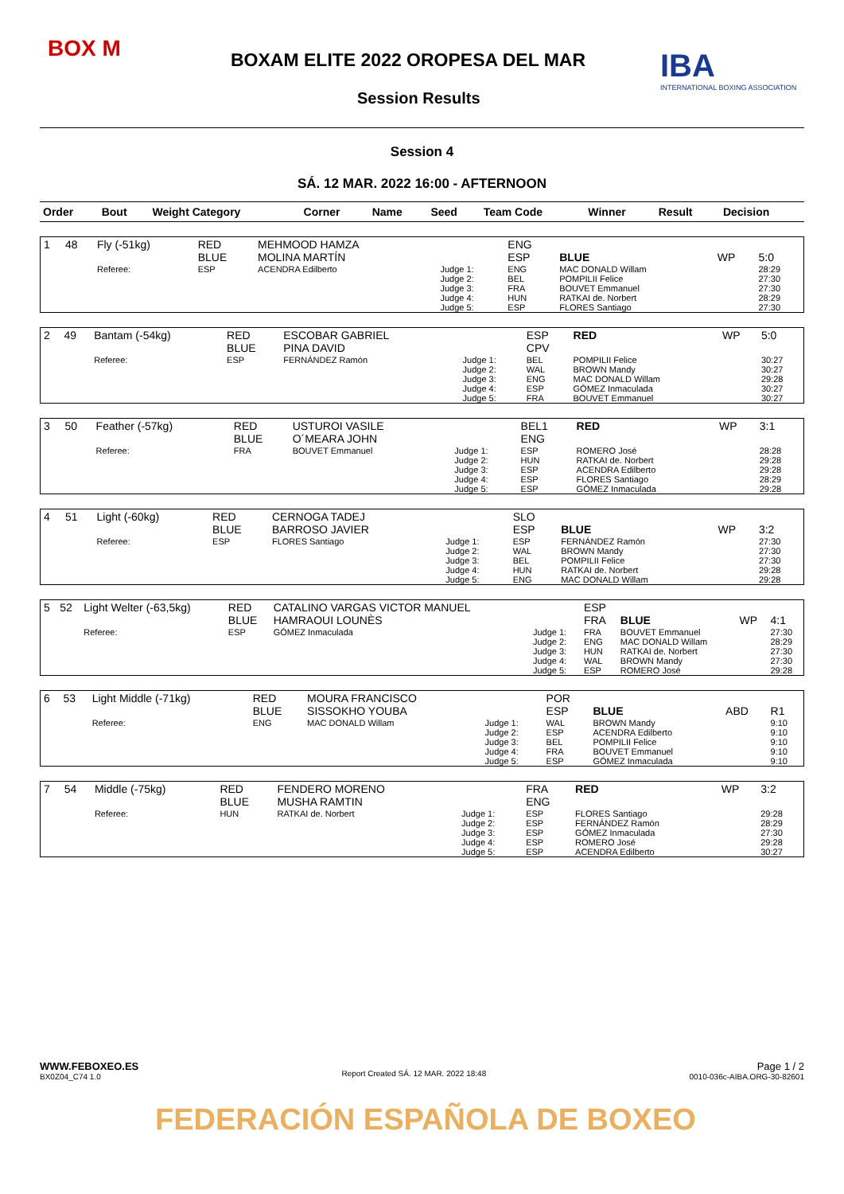BOX M
BOXAM ELITE 2022 OROPESA DEL MAR
Session Results
IBA
INTERNATIONAL BOXING ASSOCIATION
Session 4
SÁ. 12 MAR. 2022 16:00 - AFTERNOON
| Order | Bout | Weight Category | Corner | Name | Seed | Team Code | Winner | Result | Decision |
| --- | --- | --- | --- | --- | --- | --- | --- | --- | --- |
| 1 | 48 | Fly (-51kg) | RED BLUE | MEHMOOD HAMZA MOLINA MARTÍN | | ENG ESP | BLUE | WP | 5:0 |
| | | Referee: | ESP | ACENDRA Edilberto | Judge 1: Judge 2: Judge 3: Judge 4: Judge 5: | ENG BEL FRA HUN ESP | MAC DONALD Willam POMPILII Felice BOUVET Emmanuel RATKAI de. Norbert FLORES Santiago | | 28:29 27:30 27:30 28:29 27:30 |
| 2 | 49 | Bantam (-54kg) | RED BLUE | ESCOBAR GABRIEL PINA DAVID | | ESP CPV | RED | WP | 5:0 |
| | | Referee: | ESP | FERNÁNDEZ Ramón | Judge 1: Judge 2: Judge 3: Judge 4: Judge 5: | BEL WAL ENG ESP FRA | POMPILII Felice BROWN Mandy MAC DONALD Willam GÓMEZ Inmaculada BOUVET Emmanuel | | 30:27 30:27 29:28 30:27 30:27 |
| 3 | 50 | Feather (-57kg) | RED BLUE | USTUROI VASILE O´MEARA JOHN | | BEL1 ENG | RED | WP | 3:1 |
| | | Referee: | FRA | BOUVET Emmanuel | Judge 1: Judge 2: Judge 3: Judge 4: Judge 5: | ESP HUN ESP ESP ESP | ROMERO José RATKAI de. Norbert ACENDRA Edilberto FLORES Santiago GÓMEZ Inmaculada | | 28:28 29:28 29:28 28:29 29:28 |
| 4 | 51 | Light (-60kg) | RED BLUE | CERNOGA TADEJ BARROSO JAVIER | | SLO ESP | BLUE | WP | 3:2 |
| | | Referee: | ESP | FLORES Santiago | Judge 1: Judge 2: Judge 3: Judge 4: Judge 5: | ESP WAL BEL HUN ENG | FERNÁNDEZ Ramón BROWN Mandy POMPILII Felice RATKAI de. Norbert MAC DONALD Willam | | 27:30 27:30 27:30 29:28 29:28 |
| 5 | 52 | Light Welter (-63,5kg) | RED BLUE | CATALINO VARGAS VICTOR MANUEL HAMRAOUI LOUNÈS | | ESP FRA | BLUE | WP | 4:1 |
| | | Referee: | ESP | GÓMEZ Inmaculada | Judge 1: Judge 2: Judge 3: Judge 4: Judge 5: | FRA ENG HUN WAL ESP | BOUVET Emmanuel MAC DONALD Willam RATKAI de. Norbert BROWN Mandy ROMERO José | | 27:30 28:29 27:30 27:30 29:28 |
| 6 | 53 | Light Middle (-71kg) | RED BLUE | MOURA FRANCISCO SISSOKHO YOUBA | | POR ESP | BLUE | ABD | R1 |
| | | Referee: | ENG | MAC DONALD Willam | Judge 1: Judge 2: Judge 3: Judge 4: Judge 5: | WAL ESP BEL FRA ESP | BROWN Mandy ACENDRA Edilberto POMPILII Felice BOUVET Emmanuel GÓMEZ Inmaculada | | 9:10 9:10 9:10 9:10 9:10 |
| 7 | 54 | Middle (-75kg) | RED BLUE | FENDERO MORENO MUSHA RAMTIN | | FRA ENG | RED | WP | 3:2 |
| | | Referee: | HUN | RATKAI de. Norbert | Judge 1: Judge 2: Judge 3: Judge 4: Judge 5: | ESP ESP ESP ESP ESP | FLORES Santiago FERNÁNDEZ Ramón GÓMEZ Inmaculada ROMERO José ACENDRA Edilberto | | 29:28 28:29 27:30 29:28 30:27 |
WWW.FEBOXEO.ES
BX0Z04_C74 1.0
Report Created SÁ. 12 MAR. 2022 18:48
Page 1 / 2
0010-036c-AIBA.ORG-30-82601
FEDERACIÓN ESPAÑOLA DE BOXEO